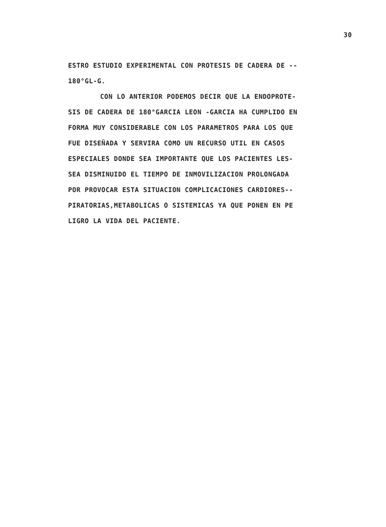30
ESTRO ESTUDIO EXPERIMENTAL CON PROTESIS DE CADERA DE --
180°GL-G.
CON LO ANTERIOR PODEMOS DECIR QUE LA ENDOPROTE-
SIS DE CADERA DE 180°GARCIA LEON -GARCIA HA CUMPLIDO EN
FORMA MUY CONSIDERABLE CON LOS PARAMETROS PARA LOS QUE
FUE DISEÑADA Y SERVIRA COMO UN RECURSO UTIL EN CASOS
ESPECIALES DONDE SEA IMPORTANTE QUE LOS PACIENTES LES-
SEA DISMINUIDO EL TIEMPO DE INMOVILIZACION PROLONGADA
POR PROVOCAR ESTA SITUACION COMPLICACIONES CARDIORES--
PIRATORIAS,METABOLICAS O SISTEMICAS YA QUE PONEN EN PE
LIGRO LA VIDA DEL PACIENTE.